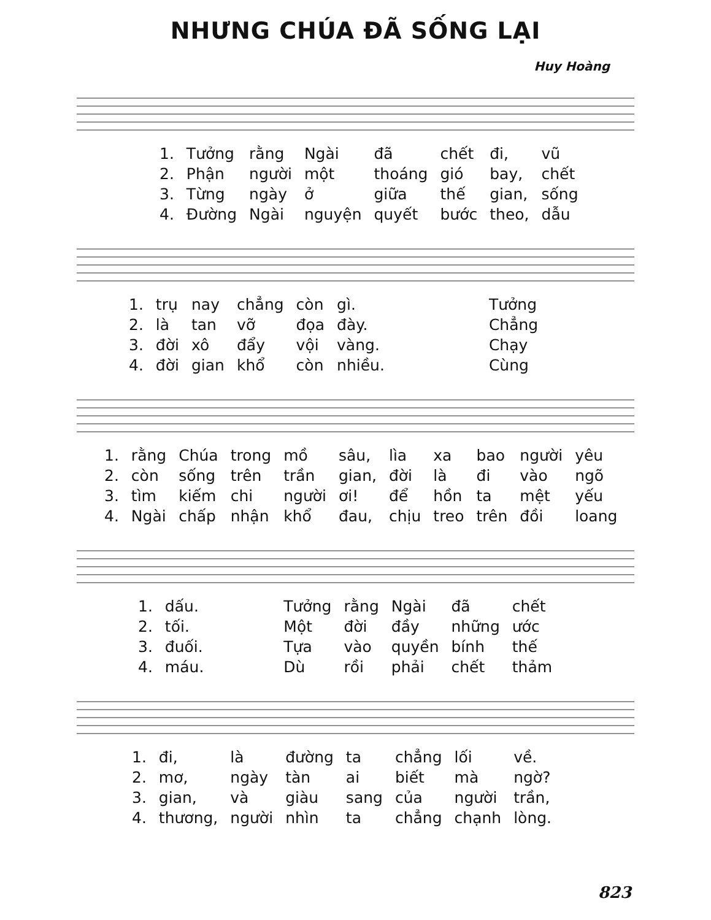NHƯNG CHÚA ĐÃ SỐNG LẠI
Huy Hoàng
| 1. | Tưởng | rằng | Ngài | đã | chết | đi, | vũ |
| 2. | Phận | người | một | thoáng | gió | bay, | chết |
| 3. | Từng | ngày | ở | giữa | thế | gian, | sống |
| 4. | Đường | Ngài | nguyện | quyết | bước | theo, | dẫu |
| 1. | trụ | nay | chẳng | còn | gì. | Tưởng |
| 2. | là | tan | vỡ | đọa | đày. | Chẳng |
| 3. | đời | xô | đẩy | vội | vàng. | Chạy |
| 4. | đời | gian | khổ | còn | nhiều. | Cùng |
| 1. | rằng | Chúa | trong | mồ | sâu, | lìa | xa | bao | người | yêu |
| 2. | còn | sống | trên | trần | gian, | đời | là | đi | vào | ngõ |
| 3. | tìm | kiếm | chi | người | ơi! | để | hồn | ta | mệt | yếu |
| 4. | Ngài | chấp | nhận | khổ | đau, | chịu | treo | trên | đồi | loang |
| 1. | dấu. | Tưởng | rằng | Ngài | đã | chết |
| 2. | tối. | Một | đời | đầy | những | ước |
| 3. | đuối. | Tựa | vào | quyền | bính | thế |
| 4. | máu. | Dù | rồi | phải | chết | thảm |
| 1. | đi, | là | đường | ta | chẳng | lối | về. |
| 2. | mơ, | ngày | tàn | ai | biết | mà | ngờ? |
| 3. | gian, | và | giàu | sang | của | người | trần, |
| 4. | thương, | người | nhìn | ta | chẳng | chạnh | lòng. |
823